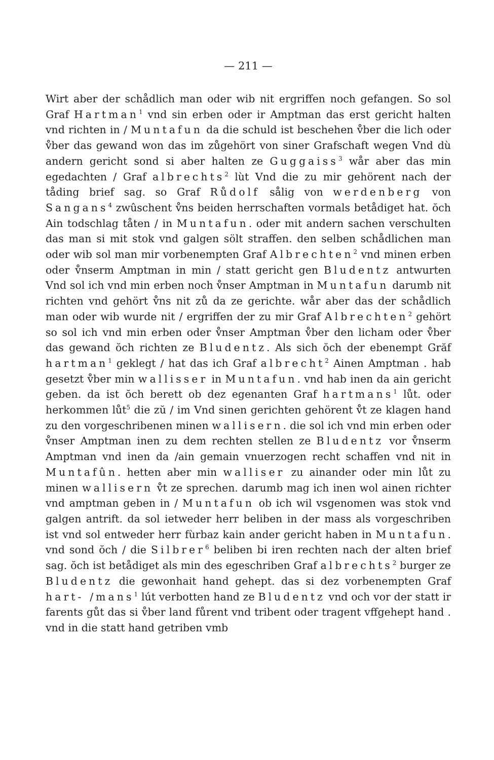— 211 —
Wirt aber der schådlich man oder wib nit ergriffen noch gefangen. So sol Graf Hartman<sup>1</sup> vnd sin erben oder ir Amptman das erst gericht halten vnd richten in / Muntafun da die schuld ist beschehen v̊ber die lich oder v̊ber das gewand won das im zůgehört von siner Grafschaft wegen Vnd dù andern gericht sond si aber halten ze Guggaiss<sup>3</sup> wår aber das min egedachten / Graf albrechts<sup>2</sup> lùt Vnd die zu mir gehörent nach der tåding brief sag. so Graf Růdolf sålig von werdenberg von Sangans<sup>4</sup> zwûschent v̊ns beiden herrschaften vormals betådiget hat. ŏch Ain todschlag tåten / in Muntafun. oder mit andern sachen verschulten das man si mit stok vnd galgen sölt straffen. den selben schådlichen man oder wib sol man mir vorbenempten Graf Albrechten<sup>2</sup> vnd minen erben oder v̊nserm Amptman in min / statt gericht gen Bludentz antwurten Vnd sol ich vnd min erben noch v̊nser Amptman in Muntafun darumb nit richten vnd gehört v̊ns nit zů da ze gerichte. wår aber das der schådlich man oder wib wurde nit / ergriffen der zu mir Graf Albrechten<sup>2</sup> gehört so sol ich vnd min erben oder v̊nser Amptman v̊ber den licham oder v̊ber das gewand ŏch richten ze Bludentz. Als sich ŏch der ebenempt Grăf hartman<sup>1</sup> geklegt / hat das ich Graf albrecht<sup>2</sup> Ainen Amptman . hab gesetzt v̊ber min wallisser in Muntafun. vnd hab inen da ain gericht geben. da ist ŏch berett ob dez egenanten Graf hartmans<sup>1</sup> lůt. oder herkommen lůt<sup>5</sup> die zŭ / im Vnd sinen gerichten gehörent v̊t ze klagen hand zu den vorgeschribenen minen wallisern. die sol ich vnd min erben oder v̊nser Amptman inen zu dem rechten stellen ze Bludentz vor v̊nserm Amptman vnd inen da /ain gemain vnuerzogen recht schaffen vnd nit in Muntafûn. hetten aber min walliser zu ainander oder min lůt zu minen wallisern v̊t ze sprechen. darumb mag ich inen wol ainen richter vnd amptman geben in / Muntafun ob ich wil vsgenomen was stok vnd galgen antrift. da sol ietweder herr beliben in der mass als vorgeschriben ist vnd sol entweder herr fùrbaz kain ander gericht haben in Muntafun. vnd sond ŏch / die Silbrer<sup>6</sup> beliben bi iren rechten nach der alten brief sag. ŏch ist betådiget als min des egeschriben Graf albrechts<sup>2</sup> burger ze Bludentz die gewonhait hand gehept. das si dez vorbenempten Graf hart- /mans<sup>1</sup> lút verbotten hand ze Bludentz vnd och vor der statt ir farents gůt das si v̊ber land fůrent vnd tribent oder tragent vffgehept hand . vnd in die statt hand getriben vmb